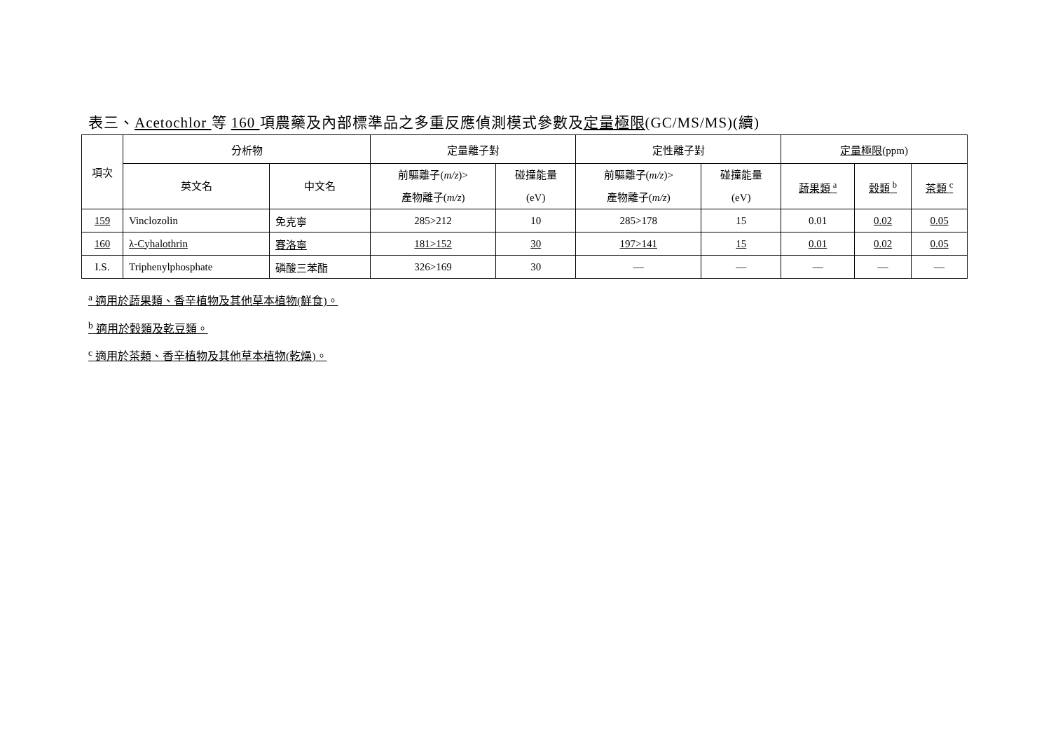表三、Acetochlor 等 160 項農藥及內部標準品之多重反應偵測模式參數及定量極限(GC/MS/MS)(續)
| 項次 | 分析物 | | 定量離子對 | | 定性離子對 | | 定量極限 (ppm) | | |
| --- | --- | --- | --- | --- | --- | --- | --- | --- | --- |
| | 英文名 | 中文名 | 前驅離子( m/z )> 產物離子( m/z ) | 碰撞能量 (eV) | 前驅離子( m/z )> 產物離子( m/z ) | 碰撞能量 (eV) | 蔬果類 <sup>a</sup> | 穀類 <sup>b</sup> | 茶類 <sup>c</sup> |
| 159 | Vinclozolin | 免克寧 | 285>212 | 10 | 285>178 | 15 | 0.01 | 0.02 | 0.05 |
| 160 | λ-Cyhalothrin | 賽洛寧 | 181>152 | 30 | 197>141 | 15 | 0.01 | 0.02 | 0.05 |
| I.S. | Triphenylphosphate | 磷酸三苯酯 | 326>169 | 30 | — | — | — | — | — |
<sup>a</sup> 適用於蔬果類、香辛植物及其他草本植物(鮮食)。
<sup>b</sup> 適用於穀類及乾豆類。
<sup>c</sup> 適用於茶類、香辛植物及其他草本植物(乾燥)。